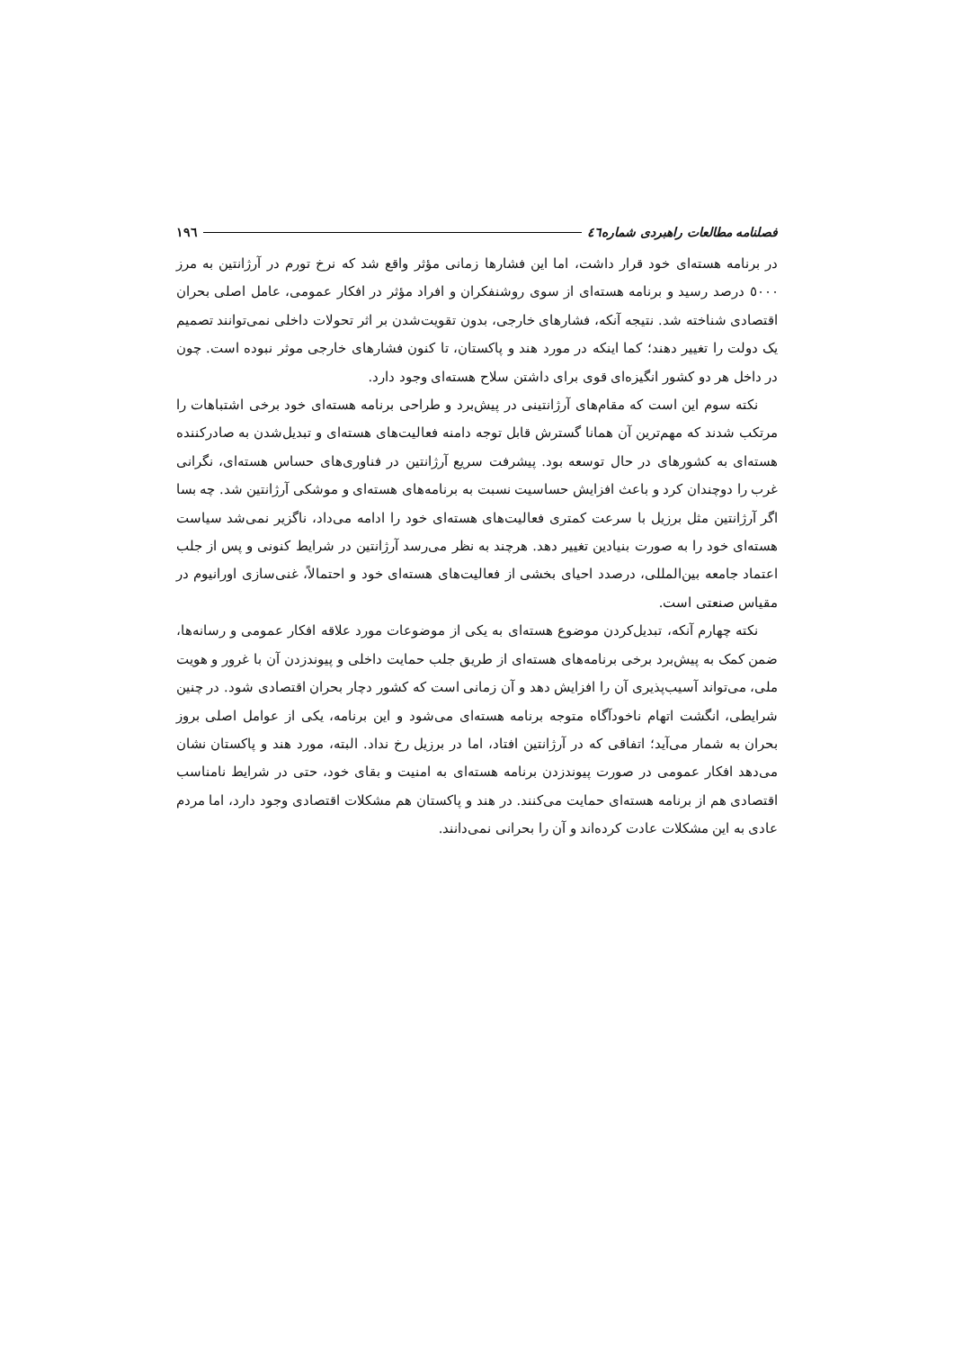فصلنامه مطالعات راهبردی شماره٤٦ ١٩٦
در برنامه هسته‌ای خود قرار داشت، اما این فشارها زمانی مؤثر واقع شد که نرخ تورم در آرژانتین به مرز ٥٠٠٠ درصد رسید و برنامه هسته‌ای از سوی روشنفکران و افراد مؤثر در افکار عمومی، عامل اصلی بحران اقتصادی شناخته شد. نتیجه آنکه، فشارهای خارجی، بدون تقویت‌شدن بر اثر تحولات داخلی نمی‌توانند تصمیم یک دولت را تغییر دهند؛ کما اینکه در مورد هند و پاکستان، تا کنون فشارهای خارجی موثر نبوده است. چون در داخل هر دو کشور انگیزه‌ای قوی برای داشتن سلاح هسته‌ای وجود دارد.
نکته سوم این است که مقام‌های آرژانتینی در پیش‌برد و طراحی برنامه هسته‌ای خود برخی اشتباهات را مرتکب شدند که مهم‌ترین آن همانا گسترش قابل توجه دامنه فعالیت‌های هسته‌ای و تبدیل‌شدن به صادرکننده هسته‌ای به کشورهای در حال توسعه بود. پیشرفت سریع آرژانتین در فناوری‌های حساس هسته‌ای، نگرانی غرب را دوچندان کرد و باعث افزایش حساسیت نسبت به برنامه‌های هسته‌ای و موشکی آرژانتین شد. چه بسا اگر آرژانتین مثل برزیل با سرعت کمتری فعالیت‌های هسته‌ای خود را ادامه می‌داد، ناگزیر نمی‌شد سیاست هسته‌ای خود را به صورت بنیادین تغییر دهد. هرچند به نظر می‌رسد آرژانتین در شرایط کنونی و پس از جلب اعتماد جامعه بین‌المللی، درصدد احیای بخشی از فعالیت‌های هسته‌ای خود و احتمالاً، غنی‌سازی اورانیوم در مقیاس صنعتی است.
نکته چهارم آنکه، تبدیل‌کردن موضوع هسته‌ای به یکی از موضوعات مورد علاقه افکار عمومی و رسانه‌ها، ضمن کمک به پیش‌برد برخی برنامه‌های هسته‌ای از طریق جلب حمایت داخلی و پیوندزدن آن با غرور و هویت ملی، می‌تواند آسیب‌پذیری آن را افزایش دهد و آن زمانی است که کشور دچار بحران اقتصادی شود. در چنین شرایطی، انگشت اتهام ناخودآگاه متوجه برنامه هسته‌ای می‌شود و این برنامه، یکی از عوامل اصلی بروز بحران به شمار می‌آید؛ اتفاقی که در آرژانتین افتاد، اما در برزیل رخ نداد. البته، مورد هند و پاکستان نشان می‌دهد افکار عمومی در صورت پیوندزدن برنامه هسته‌ای به امنیت و بقای خود، حتی در شرایط نامناسب اقتصادی هم از برنامه هسته‌ای حمایت می‌کنند. در هند و پاکستان هم مشکلات اقتصادی وجود دارد، اما مردم عادی به این مشکلات عادت کرده‌اند و آن را بحرانی نمی‌دانند.